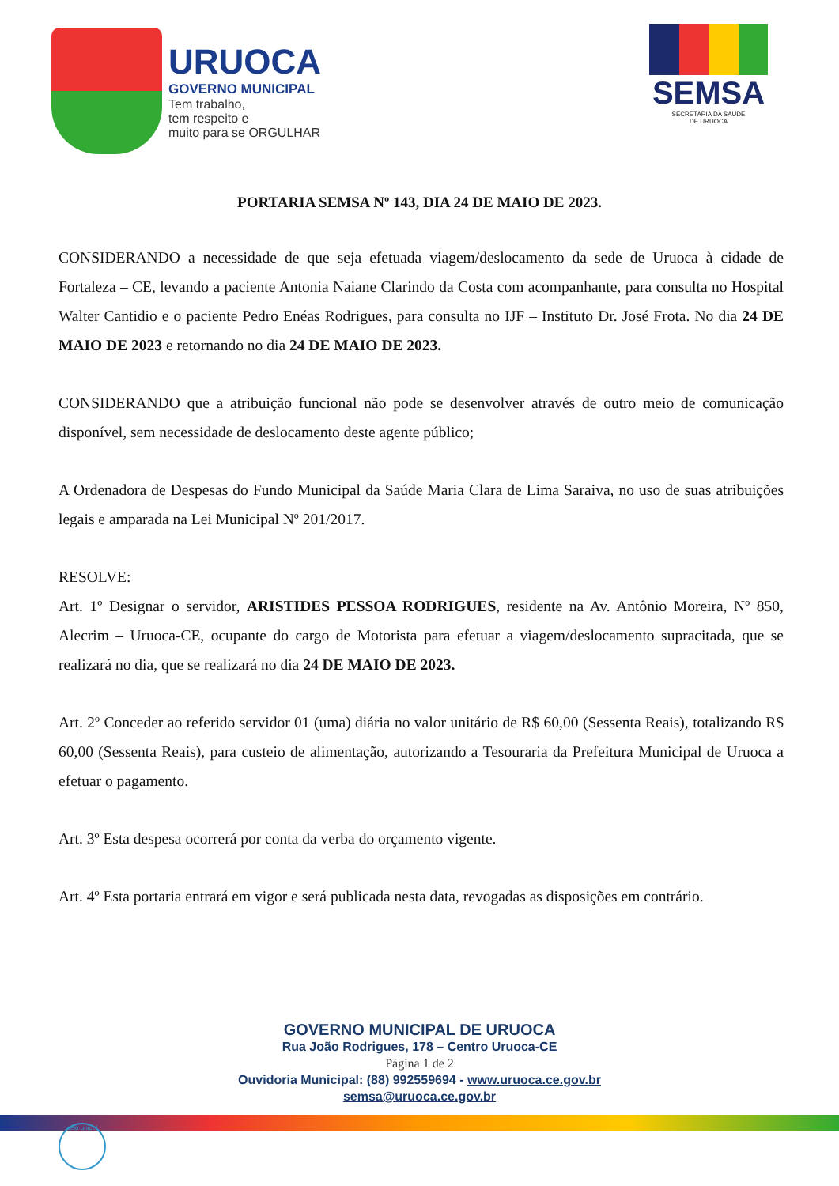URUOCA
GOVERNO MUNICIPAL
Tem trabalho,
tem respeito e
muito para se ORGULHAR
SEMSA
SECRETARIA DA SAÚDE
DE URUOCA
PORTARIA SEMSA Nº 143, DIA 24 DE MAIO DE 2023.
CONSIDERANDO a necessidade de que seja efetuada viagem/deslocamento da sede de Uruoca à cidade de Fortaleza – CE, levando a paciente Antonia Naiane Clarindo da Costa com acompanhante, para consulta no Hospital Walter Cantidio e o paciente Pedro Enéas Rodrigues, para consulta no IJF – Instituto Dr. José Frota. No dia 24 DE MAIO DE 2023 e retornando no dia 24 DE MAIO DE 2023.
CONSIDERANDO que a atribuição funcional não pode se desenvolver através de outro meio de comunicação disponível, sem necessidade de deslocamento deste agente público;
A Ordenadora de Despesas do Fundo Municipal da Saúde Maria Clara de Lima Saraiva, no uso de suas atribuições legais e amparada na Lei Municipal Nº 201/2017.
RESOLVE:
Art. 1º Designar o servidor, ARISTIDES PESSOA RODRIGUES, residente na Av. Antônio Moreira, Nº 850, Alecrim – Uruoca-CE, ocupante do cargo de Motorista para efetuar a viagem/deslocamento supracitada, que se realizará no dia, que se realizará no dia 24 DE MAIO DE 2023.
Art. 2º Conceder ao referido servidor 01 (uma) diária no valor unitário de R$ 60,00 (Sessenta Reais), totalizando R$ 60,00 (Sessenta Reais), para custeio de alimentação, autorizando a Tesouraria da Prefeitura Municipal de Uruoca a efetuar o pagamento.
Art. 3º Esta despesa ocorrerá por conta da verba do orçamento vigente.
Art. 4º Esta portaria entrará em vigor e será publicada nesta data, revogadas as disposições em contrário.
GOVERNO MUNICIPAL DE URUOCA
Rua João Rodrigues, 178 – Centro Uruoca-CE
Página 1 de 2
Ouvidoria Municipal: (88) 992559694 - www.uruoca.ce.gov.br
semsa@uruoca.ce.gov.br
selo unicef